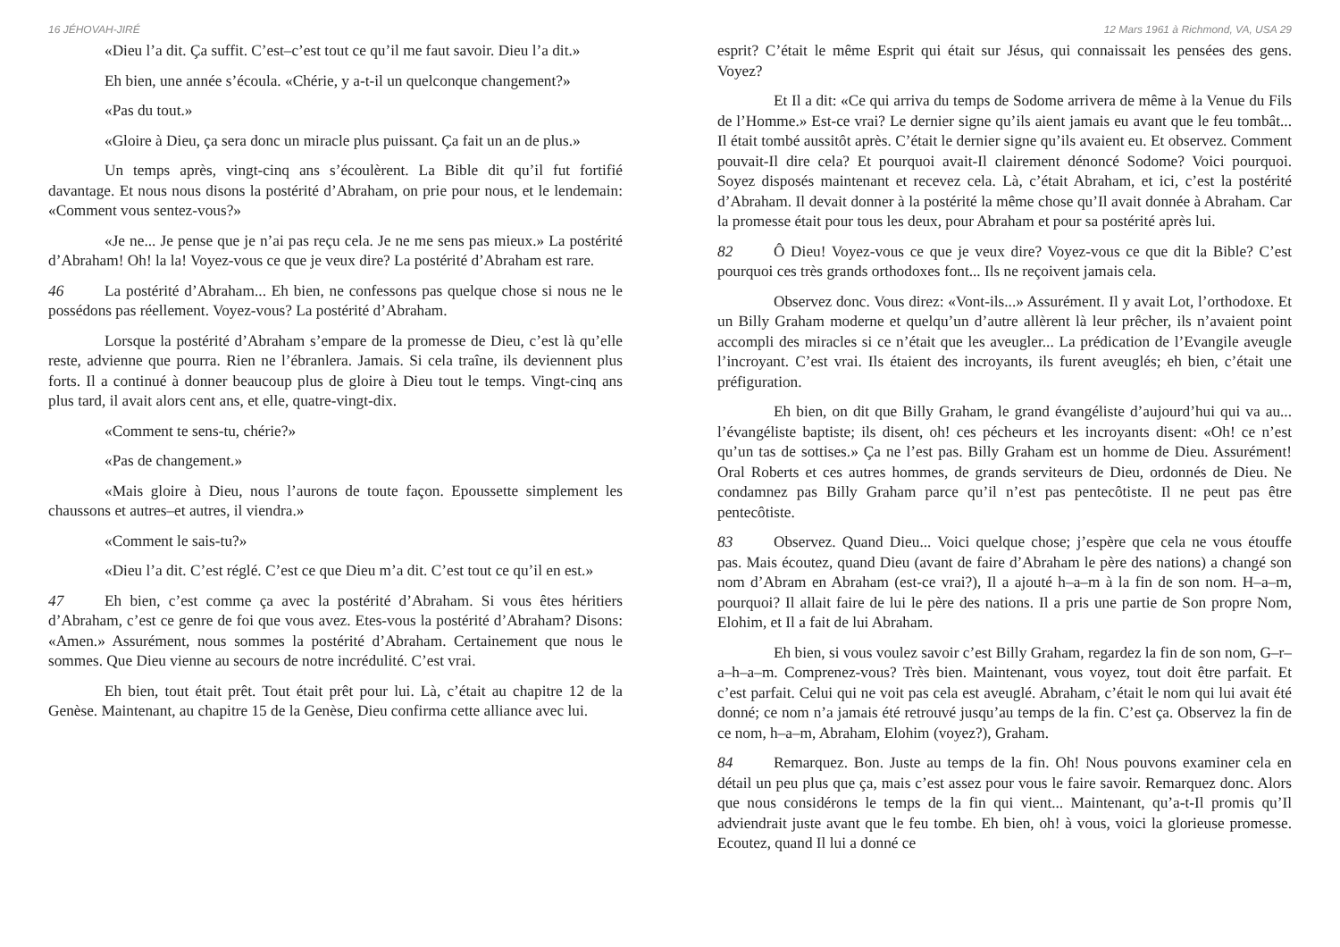16 JÉHOVAH-JIRÉ
«Dieu l’a dit. Ça suffit. C’est–c’est tout ce qu’il me faut savoir. Dieu l’a dit.»
Eh bien, une année s’écoula. «Chérie, y a-t-il un quelconque changement?»
«Pas du tout.»
«Gloire à Dieu, ça sera donc un miracle plus puissant. Ça fait un an de plus.»
Un temps après, vingt-cinq ans s’écoulèrent. La Bible dit qu’il fut fortifié davantage. Et nous nous disons la postérité d’Abraham, on prie pour nous, et le lendemain: «Comment vous sentez-vous?»
«Je ne... Je pense que je n’ai pas reçu cela. Je ne me sens pas mieux.» La postérité d’Abraham! Oh! la la! Voyez-vous ce que je veux dire? La postérité d’Abraham est rare.
46 La postérité d’Abraham... Eh bien, ne confessons pas quelque chose si nous ne le possédons pas réellement. Voyez-vous? La postérité d’Abraham.
Lorsque la postérité d’Abraham s’empare de la promesse de Dieu, c’est là qu’elle reste, advienne que pourra. Rien ne l’ébranlera. Jamais. Si cela traîne, ils deviennent plus forts. Il a continué à donner beaucoup plus de gloire à Dieu tout le temps. Vingt-cinq ans plus tard, il avait alors cent ans, et elle, quatre-vingt-dix.
«Comment te sens-tu, chérie?»
«Pas de changement.»
«Mais gloire à Dieu, nous l’aurons de toute façon. Epoussette simplement les chaussons et autres–et autres, il viendra.»
«Comment le sais-tu?»
«Dieu l’a dit. C’est réglé. C’est ce que Dieu m’a dit. C’est tout ce qu’il en est.»
47 Eh bien, c’est comme ça avec la postérité d’Abraham. Si vous êtes héritiers d’Abraham, c’est ce genre de foi que vous avez. Etes-vous la postérité d’Abraham? Disons: «Amen.» Assurément, nous sommes la postérité d’Abraham. Certainement que nous le sommes. Que Dieu vienne au secours de notre incrédulité. C’est vrai.
Eh bien, tout était prêt. Tout était prêt pour lui. Là, c’était au chapitre 12 de la Genèse. Maintenant, au chapitre 15 de la Genèse, Dieu confirma cette alliance avec lui.
12 Mars 1961 à Richmond, VA, USA 29
esprit? C’était le même Esprit qui était sur Jésus, qui connaissait les pensées des gens. Voyez?
Et Il a dit: «Ce qui arriva du temps de Sodome arrivera de même à la Venue du Fils de l’Homme.» Est-ce vrai? Le dernier signe qu’ils aient jamais eu avant que le feu tombât... Il était tombé aussitôt après. C’était le dernier signe qu’ils avaient eu. Et observez. Comment pouvait-Il dire cela? Et pourquoi avait-Il clairement dénoncé Sodome? Voici pourquoi. Soyez disposés maintenant et recevez cela. Là, c’était Abraham, et ici, c’est la postérité d’Abraham. Il devait donner à la postérité la même chose qu’Il avait donnée à Abraham. Car la promesse était pour tous les deux, pour Abraham et pour sa postérité après lui.
82 Ô Dieu! Voyez-vous ce que je veux dire? Voyez-vous ce que dit la Bible? C’est pourquoi ces très grands orthodoxes font... Ils ne reçoivent jamais cela.
Observez donc. Vous direz: «Vont-ils...» Assurément. Il y avait Lot, l’orthodoxe. Et un Billy Graham moderne et quelqu’un d’autre allèrent là leur prêcher, ils n’avaient point accompli des miracles si ce n’était que les aveugler... La prédication de l’Evangile aveugle l’incroyant. C’est vrai. Ils étaient des incroyants, ils furent aveuglés; eh bien, c’était une préfiguration.
Eh bien, on dit que Billy Graham, le grand évangéliste d’aujourd’hui qui va au... l’évangéliste baptiste; ils disent, oh! ces pécheurs et les incroyants disent: «Oh! ce n’est qu’un tas de sottises.» Ça ne l’est pas. Billy Graham est un homme de Dieu. Assurément! Oral Roberts et ces autres hommes, de grands serviteurs de Dieu, ordonnés de Dieu. Ne condamnez pas Billy Graham parce qu’il n’est pas pentecôtiste. Il ne peut pas être pentecôtiste.
83 Observez. Quand Dieu... Voici quelque chose; j’espère que cela ne vous étouffe pas. Mais écoutez, quand Dieu (avant de faire d’Abraham le père des nations) a changé son nom d’Abram en Abraham (est-ce vrai?), Il a ajouté h–a–m à la fin de son nom. H–a–m, pourquoi? Il allait faire de lui le père des nations. Il a pris une partie de Son propre Nom, Elohim, et Il a fait de lui Abraham.
Eh bien, si vous voulez savoir c’est Billy Graham, regardez la fin de son nom, G–r–a–h–a–m. Comprenez-vous? Très bien. Maintenant, vous voyez, tout doit être parfait. Et c’est parfait. Celui qui ne voit pas cela est aveuglé. Abraham, c’était le nom qui lui avait été donné; ce nom n’a jamais été retrouvé jusqu’au temps de la fin. C’est ça. Observez la fin de ce nom, h–a–m, Abraham, Elohim (voyez?), Graham.
84 Remarquez. Bon. Juste au temps de la fin. Oh! Nous pouvons examiner cela en détail un peu plus que ça, mais c’est assez pour vous le faire savoir. Remarquez donc. Alors que nous considérons le temps de la fin qui vient... Maintenant, qu’a-t-Il promis qu’Il adviendrait juste avant que le feu tombe. Eh bien, oh! à vous, voici la glorieuse promesse. Ecoutez, quand Il lui a donné ce